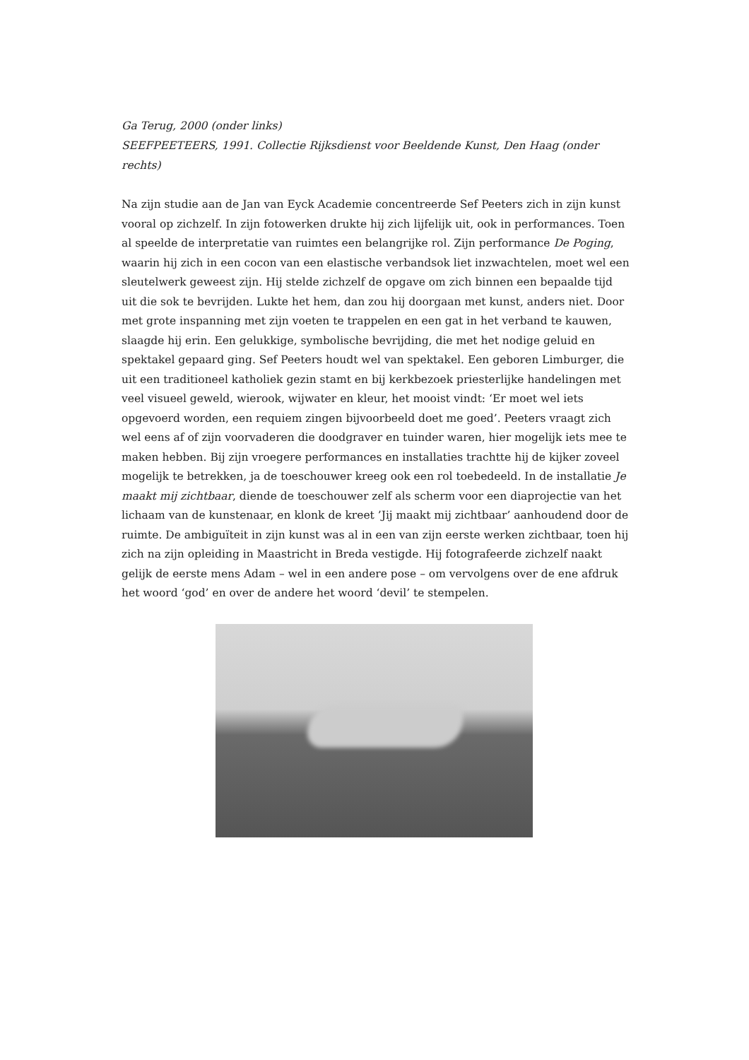Ga Terug, 2000 (onder links)
SEEFPEETEERS, 1991. Collectie Rijksdienst voor Beeldende Kunst, Den Haag (onder rechts)
Na zijn studie aan de Jan van Eyck Academie concentreerde Sef Peeters zich in zijn kunst vooral op zichzelf. In zijn fotowerken drukte hij zich lijfelijk uit, ook in performances. Toen al speelde de interpretatie van ruimtes een belangrijke rol. Zijn performance De Poging, waarin hij zich in een cocon van een elastische verbandsok liet inzwachtelen, moet wel een sleutelwerk geweest zijn. Hij stelde zichzelf de opgave om zich binnen een bepaalde tijd uit die sok te bevrijden. Lukte het hem, dan zou hij doorgaan met kunst, anders niet. Door met grote inspanning met zijn voeten te trappelen en een gat in het verband te kauwen, slaagde hij erin. Een gelukkige, symbolische bevrijding, die met het nodige geluid en spektakel gepaard ging. Sef Peeters houdt wel van spektakel. Een geboren Limburger, die uit een traditioneel katholiek gezin stamt en bij kerkbezoek priesterlijke handelingen met veel visueel geweld, wierook, wijwater en kleur, het mooist vindt: ‘Er moet wel iets opgevoerd worden, een requiem zingen bijvoorbeeld doet me goed’. Peeters vraagt zich wel eens af of zijn voorvaderen die doodgraver en tuinder waren, hier mogelijk iets mee te maken hebben. Bij zijn vroegere performances en installaties trachtte hij de kijker zoveel mogelijk te betrekken, ja de toeschouwer kreeg ook een rol toebedeeld. In de installatie Je maakt mij zichtbaar, diende de toeschouwer zelf als scherm voor een diaprojectie van het lichaam van de kunstenaar, en klonk de kreet ’Jij maakt mij zichtbaar’ aanhoudend door de ruimte. De ambiguïteit in zijn kunst was al in een van zijn eerste werken zichtbaar, toen hij zich na zijn opleiding in Maastricht in Breda vestigde. Hij fotografeerde zichzelf naakt gelijk de eerste mens Adam – wel in een andere pose – om vervolgens over de ene afdruk het woord ‘god’ en over de andere het woord ‘devil’ te stempelen.